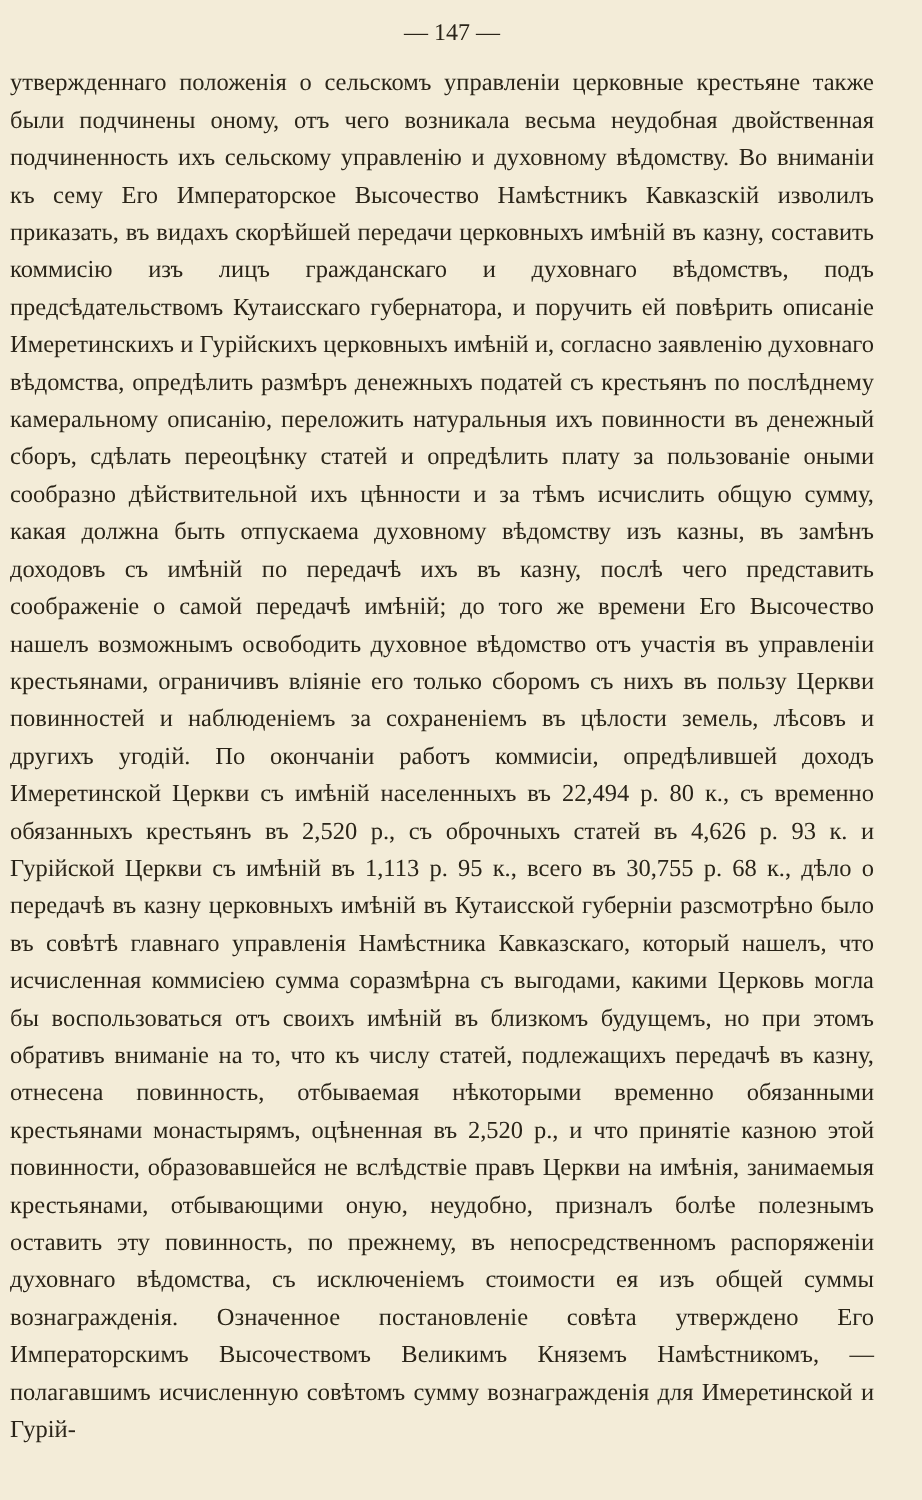— 147 —
утвержденнаго положенія о сельскомъ управленіи церковные крестьяне также были подчинены оному, отъ чего возникала весьма неудобная двойственная подчиненность ихъ сельскому управленію и духовному вѣдомству. Во вниманіи къ сему Его Императорское Высочество Намѣстникъ Кавказскій изволилъ приказать, въ видахъ скорѣйшей передачи церковныхъ имѣній въ казну, составить коммисію изъ лицъ гражданскаго и духовнаго вѣдомствъ, подъ предсѣдательствомъ Кутаисскаго губернатора, и поручить ей повѣрить описаніе Имеретинскихъ и Гурійскихъ церковныхъ имѣній и, согласно заявленію духовнаго вѣдомства, опредѣлить размѣръ денежныхъ податей съ крестьянъ по послѣднему камеральному описанію, переложить натуральныя ихъ повинности въ денежный сборъ, сдѣлать переоцѣнку статей и опредѣлить плату за пользованіе оными сообразно дѣйствительной ихъ цѣнности и за тѣмъ исчислить общую сумму, какая должна быть отпускаема духовному вѣдомству изъ казны, въ замѣнъ доходовъ съ имѣній по передачѣ ихъ въ казну, послѣ чего представить соображеніе о самой передачѣ имѣній; до того же времени Его Высочество нашелъ возможнымъ освободить духовное вѣдомство отъ участія въ управленіи крестьянами, ограничивъ вліяніе его только сборомъ съ нихъ въ пользу Церкви повинностей и наблюденіемъ за сохраненіемъ въ цѣлости земель, лѣсовъ и другихъ угодій. По окончаніи работъ коммисіи, опредѣлившей доходъ Имеретинской Церкви съ имѣній населенныхъ въ 22,494 р. 80 к., съ временно обязанныхъ крестьянъ въ 2,520 р., съ оброчныхъ статей въ 4,626 р. 93 к. и Гурійской Церкви съ имѣній въ 1,113 р. 95 к., всего въ 30,755 р. 68 к., дѣло о передачѣ въ казну церковныхъ имѣній въ Кутаисской губерніи разсмотрѣно было въ совѣтѣ главнаго управленія Намѣстника Кавказскаго, который нашелъ, что исчисленная коммисіею сумма соразмѣрна съ выгодами, какими Церковь могла бы воспользоваться отъ своихъ имѣній въ близкомъ будущемъ, но при этомъ обративъ вниманіе на то, что къ числу статей, подлежащихъ передачѣ въ казну, отнесена повинность, отбываемая нѣкоторыми временно обязанными крестьянами монастырямъ, оцѣненная въ 2,520 р., и что принятіе казною этой повинности, образовавшейся не вслѣдствіе правъ Церкви на имѣнія, занимаемыя крестьянами, отбывающими оную, неудобно, призналъ болѣе полезнымъ оставить эту повинность, по прежнему, въ непосредственномъ распоряженіи духовнаго вѣдомства, съ исключеніемъ стоимости ея изъ общей суммы вознагражденія. Означенное постановленіе совѣта утверждено Его Императорскимъ Высочествомъ Великимъ Княземъ Намѣстникомъ, —полагавшимъ исчисленную совѣтомъ сумму вознагражденія для Имеретинской и Гурій-